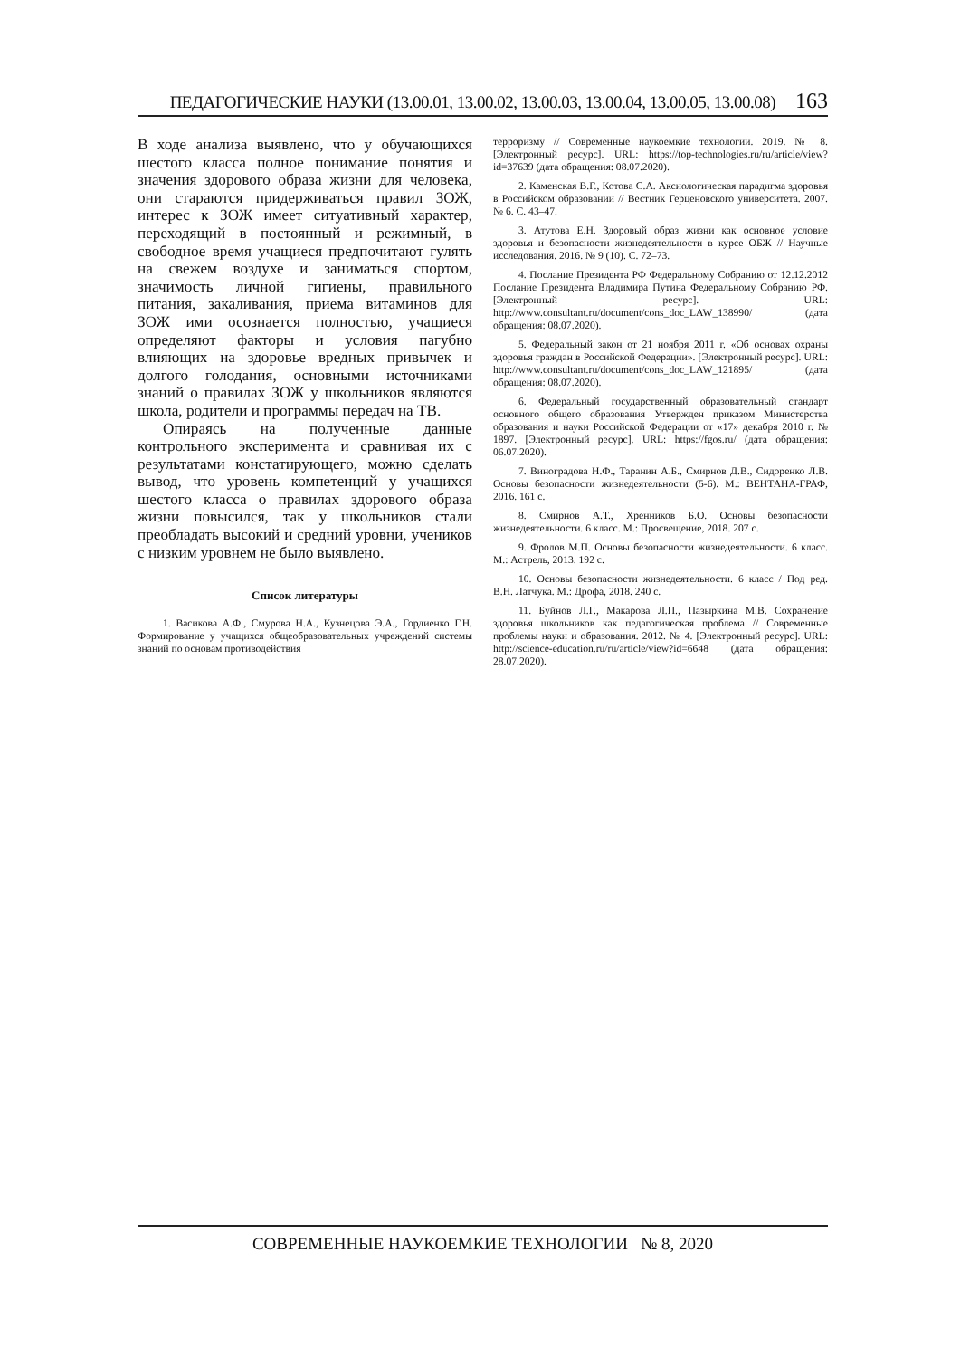ПЕДАГОГИЧЕСКИЕ НАУКИ (13.00.01, 13.00.02, 13.00.03, 13.00.04, 13.00.05, 13.00.08) 163
В ходе анализа выявлено, что у обучающихся шестого класса полное понимание понятия и значения здорового образа жизни для человека, они стараются придерживаться правил ЗОЖ, интерес к ЗОЖ имеет ситуативный характер, переходящий в постоянный и режимный, в свободное время учащиеся предпочитают гулять на свежем воздухе и заниматься спортом, значимость личной гигиены, правильного питания, закаливания, приема витаминов для ЗОЖ ими осознается полностью, учащиеся определяют факторы и условия пагубно влияющих на здоровье вредных привычек и долгого голодания, основными источниками знаний о правилах ЗОЖ у школьников являются школа, родители и программы передач на ТВ.
Опираясь на полученные данные контрольного эксперимента и сравнивая их с результатами констатирующего, можно сделать вывод, что уровень компетенций у учащихся шестого класса о правилах здорового образа жизни повысился, так у школьников стали преобладать высокий и средний уровни, учеников с низким уровнем не было выявлено.
Список литературы
1. Васикова А.Ф., Смурова Н.А., Кузнецова Э.А., Гордиенко Г.Н. Формирование у учащихся общеобразовательных учреждений системы знаний по основам противодействия
терроризму // Современные наукоемкие технологии. 2019. № 8. [Электронный ресурс]. URL: https://top-technologies.ru/ru/article/view?id=37639 (дата обращения: 08.07.2020).
2. Каменская В.Г., Котова С.А. Аксиологическая парадигма здоровья в Российском образовании // Вестник Герценовского университета. 2007. № 6. С. 43–47.
3. Атутова Е.Н. Здоровый образ жизни как основное условие здоровья и безопасности жизнедеятельности в курсе ОБЖ // Научные исследования. 2016. № 9 (10). С. 72–73.
4. Послание Президента РФ Федеральному Собранию от 12.12.2012 Послание Президента Владимира Путина Федеральному Собранию РФ. [Электронный ресурс]. URL: http://www.consultant.ru/document/cons_doc_LAW_138990/ (дата обращения: 08.07.2020).
5. Федеральный закон от 21 ноября 2011 г. «Об основах охраны здоровья граждан в Российской Федерации». [Электронный ресурс]. URL: http://www.consultant.ru/document/cons_doc_LAW_121895/ (дата обращения: 08.07.2020).
6. Федеральный государственный образовательный стандарт основного общего образования Утвержден приказом Министерства образования и науки Российской Федерации от «17» декабря 2010 г. № 1897. [Электронный ресурс]. URL: https://fgos.ru/ (дата обращения: 06.07.2020).
7. Виноградова Н.Ф., Таранин А.Б., Смирнов Д.В., Сидоренко Л.В. Основы безопасности жизнедеятельности (5-6). М.: ВЕНТАНА-ГРАФ, 2016. 161 с.
8. Смирнов А.Т., Хренников Б.О. Основы безопасности жизнедеятельности. 6 класс. М.: Просвещение, 2018. 207 с.
9. Фролов М.П. Основы безопасности жизнедеятельности. 6 класс. М.: Астрель, 2013. 192 с.
10. Основы безопасности жизнедеятельности. 6 класс / Под ред. В.Н. Латчука. М.: Дрофа, 2018. 240 с.
11. Буйнов Л.Г., Макарова Л.П., Пазыркина М.В. Сохранение здоровья школьников как педагогическая проблема // Современные проблемы науки и образования. 2012. № 4. [Электронный ресурс]. URL: http://science-education.ru/ru/article/view?id=6648 (дата обращения: 28.07.2020).
СОВРЕМЕННЫЕ НАУКОЕМКИЕ ТЕХНОЛОГИИ № 8, 2020